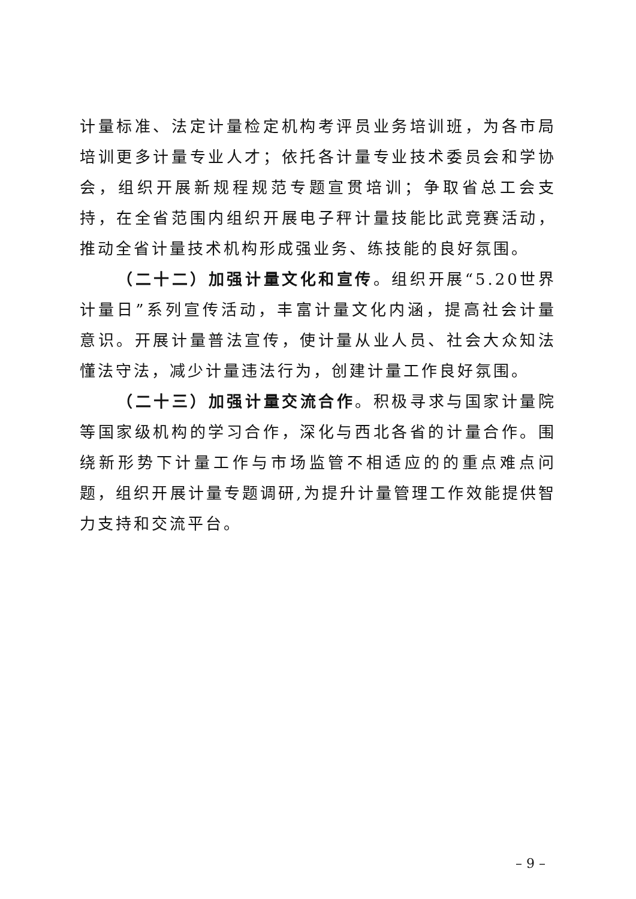计量标准、法定计量检定机构考评员业务培训班，为各市局培训更多计量专业人才；依托各计量专业技术委员会和学协会，组织开展新规程规范专题宣贯培训；争取省总工会支持，在全省范围内组织开展电子秤计量技能比武竞赛活动，推动全省计量技术机构形成强业务、练技能的良好氛围。
（二十二）加强计量文化和宣传。组织开展“5.20世界计量日”系列宣传活动，丰富计量文化内涵，提高社会计量意识。开展计量普法宣传，使计量从业人员、社会大众知法懂法守法，减少计量违法行为，创建计量工作良好氛围。
（二十三）加强计量交流合作。积极寻求与国家计量院等国家级机构的学习合作，深化与西北各省的计量合作。围绕新形势下计量工作与市场监管不相适应的的重点难点问题，组织开展计量专题调研,为提升计量管理工作效能提供智力支持和交流平台。
– 9 –